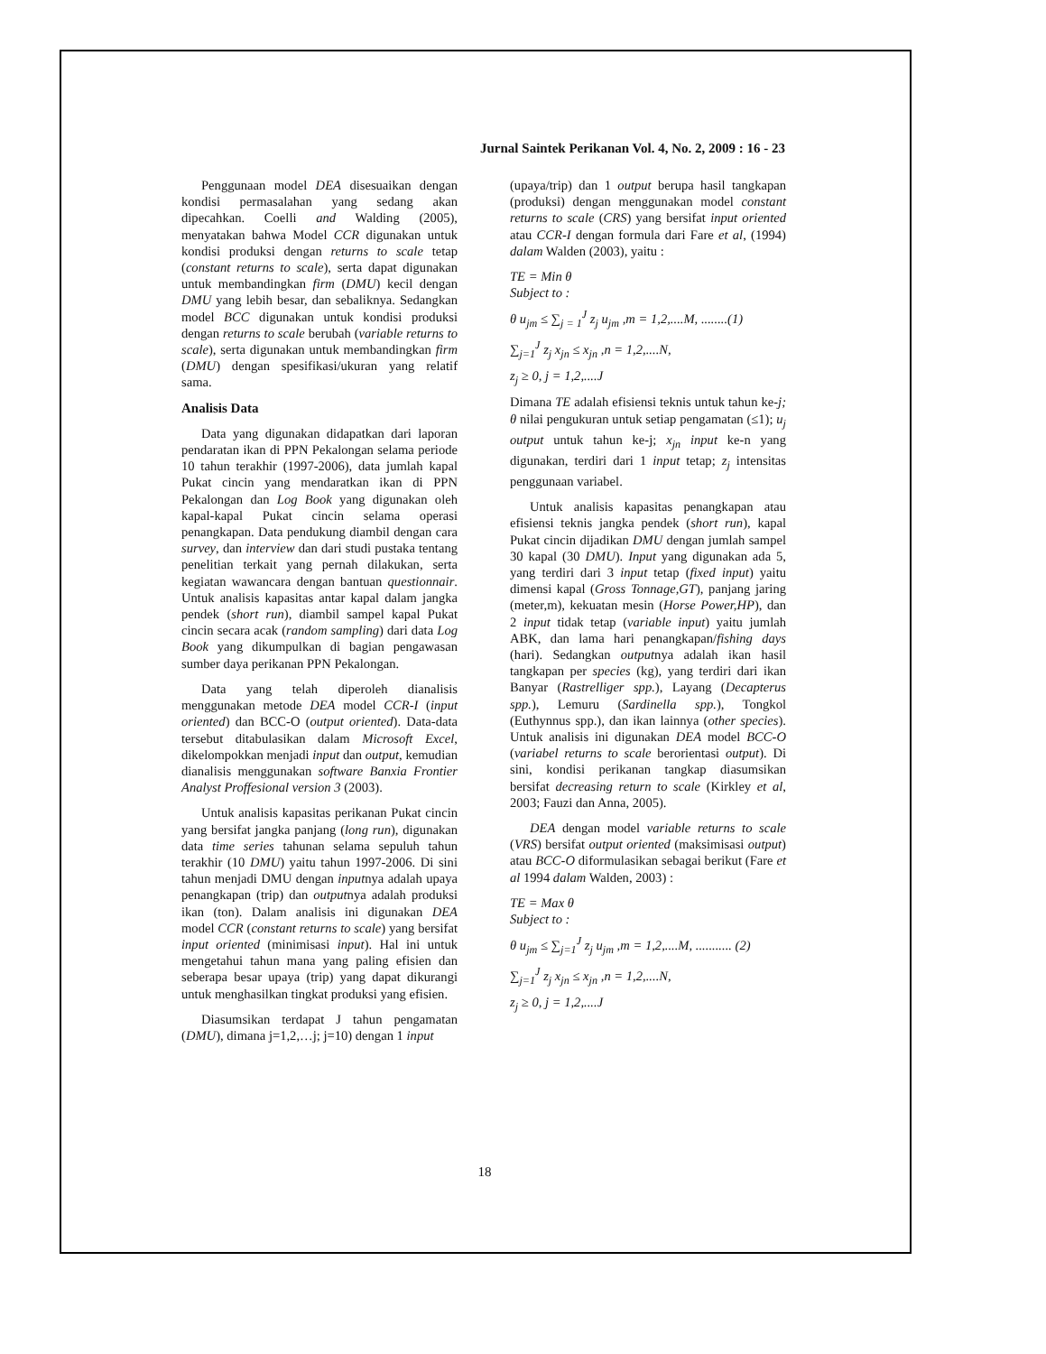Jurnal Saintek Perikanan Vol. 4, No. 2, 2009 : 16 - 23
Penggunaan model DEA disesuaikan dengan kondisi permasalahan yang sedang akan dipecahkan. Coelli and Walding (2005), menyatakan bahwa Model CCR digunakan untuk kondisi produksi dengan returns to scale tetap (constant returns to scale), serta dapat digunakan untuk membandingkan firm (DMU) kecil dengan DMU yang lebih besar, dan sebaliknya. Sedangkan model BCC digunakan untuk kondisi produksi dengan returns to scale berubah (variable returns to scale), serta digunakan untuk membandingkan firm (DMU) dengan spesifikasi/ukuran yang relatif sama.
Analisis Data
Data yang digunakan didapatkan dari laporan pendaratan ikan di PPN Pekalongan selama periode 10 tahun terakhir (1997-2006), data jumlah kapal Pukat cincin yang mendaratkan ikan di PPN Pekalongan dan Log Book yang digunakan oleh kapal-kapal Pukat cincin selama operasi penangkapan. Data pendukung diambil dengan cara survey, dan interview dan dari studi pustaka tentang penelitian terkait yang pernah dilakukan, serta kegiatan wawancara dengan bantuan questionnair. Untuk analisis kapasitas antar kapal dalam jangka pendek (short run), diambil sampel kapal Pukat cincin secara acak (random sampling) dari data Log Book yang dikumpulkan di bagian pengawasan sumber daya perikanan PPN Pekalongan.
Data yang telah diperoleh dianalisis menggunakan metode DEA model CCR-I (input oriented) dan BCC-O (output oriented). Data-data tersebut ditabulasikan dalam Microsoft Excel, dikelompokkan menjadi input dan output, kemudian dianalisis menggunakan software Banxia Frontier Analyst Proffesional version 3 (2003).
Untuk analisis kapasitas perikanan Pukat cincin yang bersifat jangka panjang (long run), digunakan data time series tahunan selama sepuluh tahun terakhir (10 DMU) yaitu tahun 1997-2006. Di sini tahun menjadi DMU dengan inputnya adalah upaya penangkapan (trip) dan outputnya adalah produksi ikan (ton). Dalam analisis ini digunakan DEA model CCR (constant returns to scale) yang bersifat input oriented (minimisasi input). Hal ini untuk mengetahui tahun mana yang paling efisien dan seberapa besar upaya (trip) yang dapat dikurangi untuk menghasilkan tingkat produksi yang efisien.
Diasumsikan terdapat J tahun pengamatan (DMU), dimana j=1,2,…j; j=10) dengan 1 input
(upaya/trip) dan 1 output berupa hasil tangkapan (produksi) dengan menggunakan model constant returns to scale (CRS) yang bersifat input oriented atau CCR-I dengan formula dari Fare et al, (1994) dalam Walden (2003), yaitu :
TE = Min θ
Subject to :
θ u<sub>jm</sub> ≤ ∑<sub>j = 1</sub><sup>J</sup> z<sub>j</sub> u<sub>jm</sub> ,m = 1,2,....M, ........(1)
∑<sub>j=1</sub><sup>J</sup> z<sub>j</sub> x<sub>jn</sub> ≤ x<sub>jn</sub> ,n = 1,2,....N,
z<sub>j</sub> ≥ 0, j = 1,2,....J
Dimana TE adalah efisiensi teknis untuk tahun ke-j; θ nilai pengukuran untuk setiap pengamatan (≤1); u<sub>j</sub> output untuk tahun ke-j; x<sub>jn</sub> input ke-n yang digunakan, terdiri dari 1 input tetap; z<sub>j</sub> intensitas penggunaan variabel.
Untuk analisis kapasitas penangkapan atau efisiensi teknis jangka pendek (short run), kapal Pukat cincin dijadikan DMU dengan jumlah sampel 30 kapal (30 DMU). Input yang digunakan ada 5, yang terdiri dari 3 input tetap (fixed input) yaitu dimensi kapal (Gross Tonnage,GT), panjang jaring (meter,m), kekuatan mesin (Horse Power,HP), dan 2 input tidak tetap (variable input) yaitu jumlah ABK, dan lama hari penangkapan/fishing days (hari). Sedangkan outputnya adalah ikan hasil tangkapan per species (kg), yang terdiri dari ikan Banyar (Rastrelliger spp.), Layang (Decapterus spp.), Lemuru (Sardinella spp.), Tongkol (Euthynnus spp.), dan ikan lainnya (other species). Untuk analisis ini digunakan DEA model BCC-O (variabel returns to scale berorientasi output). Di sini, kondisi perikanan tangkap diasumsikan bersifat decreasing return to scale (Kirkley et al, 2003; Fauzi dan Anna, 2005).
DEA dengan model variable returns to scale (VRS) bersifat output oriented (maksimisasi output) atau BCC-O diformulasikan sebagai berikut (Fare et al 1994 dalam Walden, 2003) :
TE = Max θ
Subject to :
θ u<sub>jm</sub> ≤ ∑<sub>j=1</sub><sup>J</sup> z<sub>j</sub> u<sub>jm</sub> ,m = 1,2,....M, ........... (2)
∑<sub>j=1</sub><sup>J</sup> z<sub>j</sub> x<sub>jn</sub> ≤ x<sub>jn</sub> ,n = 1,2,....N,
z<sub>j</sub> ≥ 0, j = 1,2,....J
18